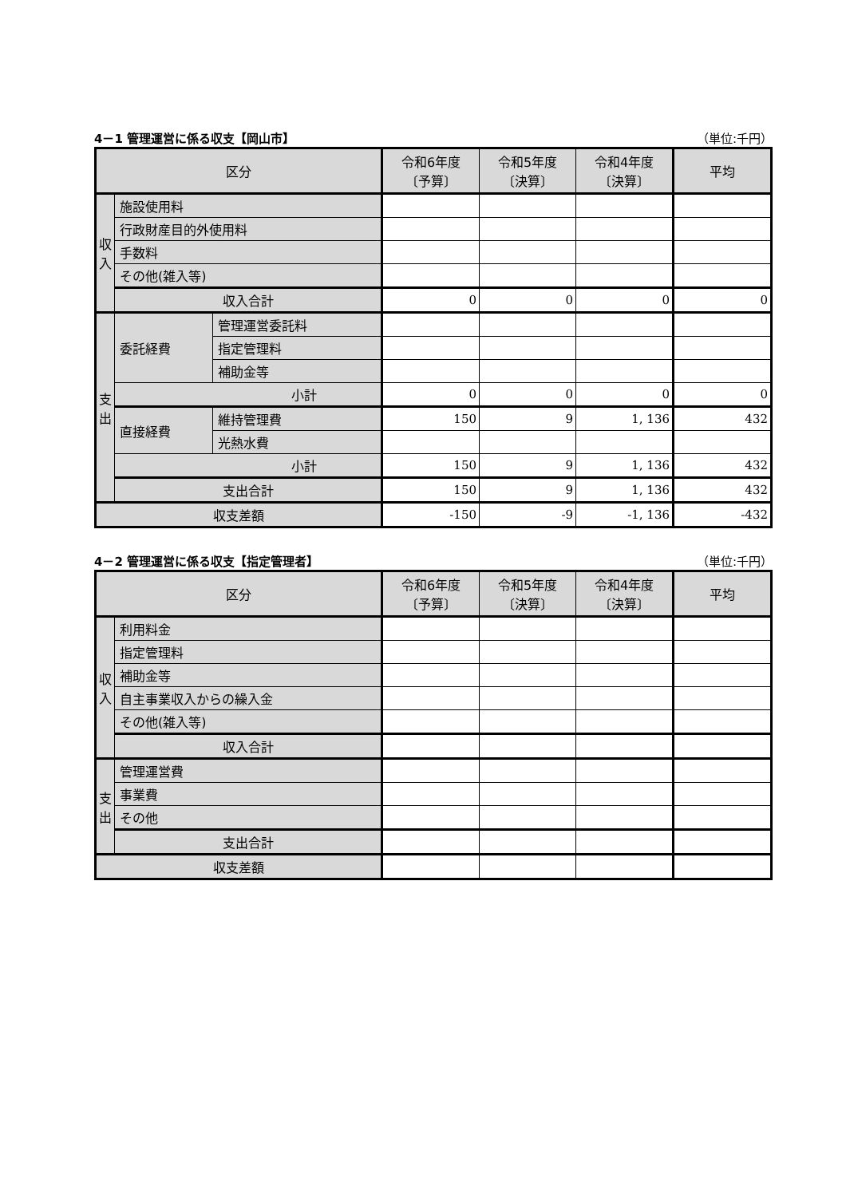4－1 管理運営に係る収支【岡山市】 （単位:千円）
| 区分 | | | 令和6年度 〔予算〕 | 令和5年度 〔決算〕 | 令和4年度 〔決算〕 | 平均 |
| --- | --- | --- | --- | --- | --- | --- |
| 収 入 | 施設使用料 | | | | | |
| | 行政財産目的外使用料 | | | | | |
| | 手数料 | | | | | |
| | その他(雑入等) | | | | | |
| | 収入合計 | | 0 | 0 | 0 | 0 |
| 支 出 | 委託経費 | 管理運営委託料 | | | | |
| | | 指定管理料 | | | | |
| | | 補助金等 | | | | |
| | 小計 | | 0 | 0 | 0 | 0 |
| | 直接経費 | 維持管理費 | 150 | 9 | 1, 136 | 432 |
| | | 光熱水費 | | | | |
| | 小計 | | 150 | 9 | 1, 136 | 432 |
| | 支出合計 | | 150 | 9 | 1, 136 | 432 |
| 収支差額 | | | -150 | -9 | -1, 136 | -432 |
4－2 管理運営に係る収支【指定管理者】 （単位:千円）
| 区分 | | 令和6年度 〔予算〕 | 令和5年度 〔決算〕 | 令和4年度 〔決算〕 | 平均 |
| --- | --- | --- | --- | --- | --- |
| 収 入 | 利用料金 | | | | |
| | 指定管理料 | | | | |
| | 補助金等 | | | | |
| | 自主事業収入からの繰入金 | | | | |
| | その他(雑入等) | | | | |
| | 収入合計 | | | | |
| 支 出 | 管理運営費 | | | | |
| | 事業費 | | | | |
| | その他 | | | | |
| | 支出合計 | | | | |
| 収支差額 | | | | | |